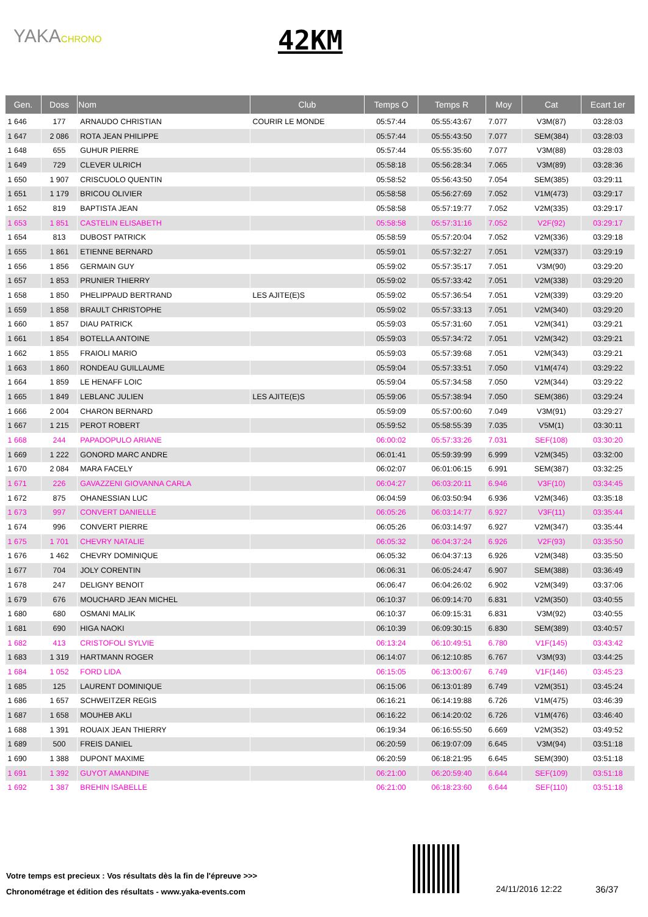YAKACHRONO 42KM
| Gen. | Doss | Nom | Club | Temps O | Temps R | Moy | Cat | Ecart 1er |
| --- | --- | --- | --- | --- | --- | --- | --- | --- |
| 1 646 | 177 | ARNAUDO CHRISTIAN | COURIR LE MONDE | 05:57:44 | 05:55:43:67 | 7.077 | V3M(87) | 03:28:03 |
| 1 647 | 2 086 | ROTA JEAN PHILIPPE | | 05:57:44 | 05:55:43:50 | 7.077 | SEM(384) | 03:28:03 |
| 1 648 | 655 | GUHUR PIERRE | | 05:57:44 | 05:55:35:60 | 7.077 | V3M(88) | 03:28:03 |
| 1 649 | 729 | CLEVER ULRICH | | 05:58:18 | 05:56:28:34 | 7.065 | V3M(89) | 03:28:36 |
| 1 650 | 1 907 | CRISCUOLO QUENTIN | | 05:58:52 | 05:56:43:50 | 7.054 | SEM(385) | 03:29:11 |
| 1 651 | 1 179 | BRICOU OLIVIER | | 05:58:58 | 05:56:27:69 | 7.052 | V1M(473) | 03:29:17 |
| 1 652 | 819 | BAPTISTA JEAN | | 05:58:58 | 05:57:19:77 | 7.052 | V2M(335) | 03:29:17 |
| 1 653 | 1 851 | CASTELIN ELISABETH | | 05:58:58 | 05:57:31:16 | 7.052 | V2F(92) | 03:29:17 |
| 1 654 | 813 | DUBOST PATRICK | | 05:58:59 | 05:57:20:04 | 7.052 | V2M(336) | 03:29:18 |
| 1 655 | 1 861 | ETIENNE BERNARD | | 05:59:01 | 05:57:32:27 | 7.051 | V2M(337) | 03:29:19 |
| 1 656 | 1 856 | GERMAIN GUY | | 05:59:02 | 05:57:35:17 | 7.051 | V3M(90) | 03:29:20 |
| 1 657 | 1 853 | PRUNIER THIERRY | | 05:59:02 | 05:57:33:42 | 7.051 | V2M(338) | 03:29:20 |
| 1 658 | 1 850 | PHELIPPAUD BERTRAND | LES AJITE(E)S | 05:59:02 | 05:57:36:54 | 7.051 | V2M(339) | 03:29:20 |
| 1 659 | 1 858 | BRAULT CHRISTOPHE | | 05:59:02 | 05:57:33:13 | 7.051 | V2M(340) | 03:29:20 |
| 1 660 | 1 857 | DIAU PATRICK | | 05:59:03 | 05:57:31:60 | 7.051 | V2M(341) | 03:29:21 |
| 1 661 | 1 854 | BOTELLA ANTOINE | | 05:59:03 | 05:57:34:72 | 7.051 | V2M(342) | 03:29:21 |
| 1 662 | 1 855 | FRAIOLI MARIO | | 05:59:03 | 05:57:39:68 | 7.051 | V2M(343) | 03:29:21 |
| 1 663 | 1 860 | RONDEAU GUILLAUME | | 05:59:04 | 05:57:33:51 | 7.050 | V1M(474) | 03:29:22 |
| 1 664 | 1 859 | LE HENAFF LOIC | | 05:59:04 | 05:57:34:58 | 7.050 | V2M(344) | 03:29:22 |
| 1 665 | 1 849 | LEBLANC JULIEN | LES AJITE(E)S | 05:59:06 | 05:57:38:94 | 7.050 | SEM(386) | 03:29:24 |
| 1 666 | 2 004 | CHARON BERNARD | | 05:59:09 | 05:57:00:60 | 7.049 | V3M(91) | 03:29:27 |
| 1 667 | 1 215 | PEROT ROBERT | | 05:59:52 | 05:58:55:39 | 7.035 | V5M(1) | 03:30:11 |
| 1 668 | 244 | PAPADOPULO ARIANE | | 06:00:02 | 05:57:33:26 | 7.031 | SEF(108) | 03:30:20 |
| 1 669 | 1 222 | GONORD MARC ANDRE | | 06:01:41 | 05:59:39:99 | 6.999 | V2M(345) | 03:32:00 |
| 1 670 | 2 084 | MARA FACELY | | 06:02:07 | 06:01:06:15 | 6.991 | SEM(387) | 03:32:25 |
| 1 671 | 226 | GAVAZZENI GIOVANNA CARLA | | 06:04:27 | 06:03:20:11 | 6.946 | V3F(10) | 03:34:45 |
| 1 672 | 875 | OHANESSIAN LUC | | 06:04:59 | 06:03:50:94 | 6.936 | V2M(346) | 03:35:18 |
| 1 673 | 997 | CONVERT DANIELLE | | 06:05:26 | 06:03:14:77 | 6.927 | V3F(11) | 03:35:44 |
| 1 674 | 996 | CONVERT PIERRE | | 06:05:26 | 06:03:14:97 | 6.927 | V2M(347) | 03:35:44 |
| 1 675 | 1 701 | CHEVRY NATALIE | | 06:05:32 | 06:04:37:24 | 6.926 | V2F(93) | 03:35:50 |
| 1 676 | 1 462 | CHEVRY DOMINIQUE | | 06:05:32 | 06:04:37:13 | 6.926 | V2M(348) | 03:35:50 |
| 1 677 | 704 | JOLY CORENTIN | | 06:06:31 | 06:05:24:47 | 6.907 | SEM(388) | 03:36:49 |
| 1 678 | 247 | DELIGNY BENOIT | | 06:06:47 | 06:04:26:02 | 6.902 | V2M(349) | 03:37:06 |
| 1 679 | 676 | MOUCHARD JEAN MICHEL | | 06:10:37 | 06:09:14:70 | 6.831 | V2M(350) | 03:40:55 |
| 1 680 | 680 | OSMANI MALIK | | 06:10:37 | 06:09:15:31 | 6.831 | V3M(92) | 03:40:55 |
| 1 681 | 690 | HIGA NAOKI | | 06:10:39 | 06:09:30:15 | 6.830 | SEM(389) | 03:40:57 |
| 1 682 | 413 | CRISTOFOLI SYLVIE | | 06:13:24 | 06:10:49:51 | 6.780 | V1F(145) | 03:43:42 |
| 1 683 | 1 319 | HARTMANN ROGER | | 06:14:07 | 06:12:10:85 | 6.767 | V3M(93) | 03:44:25 |
| 1 684 | 1 052 | FORD LIDA | | 06:15:05 | 06:13:00:67 | 6.749 | V1F(146) | 03:45:23 |
| 1 685 | 125 | LAURENT DOMINIQUE | | 06:15:06 | 06:13:01:89 | 6.749 | V2M(351) | 03:45:24 |
| 1 686 | 1 657 | SCHWEITZER REGIS | | 06:16:21 | 06:14:19:88 | 6.726 | V1M(475) | 03:46:39 |
| 1 687 | 1 658 | MOUHEB AKLI | | 06:16:22 | 06:14:20:02 | 6.726 | V1M(476) | 03:46:40 |
| 1 688 | 1 391 | ROUAIX JEAN THIERRY | | 06:19:34 | 06:16:55:50 | 6.669 | V2M(352) | 03:49:52 |
| 1 689 | 500 | FREIS DANIEL | | 06:20:59 | 06:19:07:09 | 6.645 | V3M(94) | 03:51:18 |
| 1 690 | 1 388 | DUPONT MAXIME | | 06:20:59 | 06:18:21:95 | 6.645 | SEM(390) | 03:51:18 |
| 1 691 | 1 392 | GUYOT AMANDINE | | 06:21:00 | 06:20:59:40 | 6.644 | SEF(109) | 03:51:18 |
| 1 692 | 1 387 | BREHIN ISABELLE | | 06:21:00 | 06:18:23:60 | 6.644 | SEF(110) | 03:51:18 |
Votre temps est precieux : Vos résultats dès la fin de l'épreuve >>>
Chronométrage et édition des résultats - www.yaka-events.com
24/11/2016 12:22 36/37